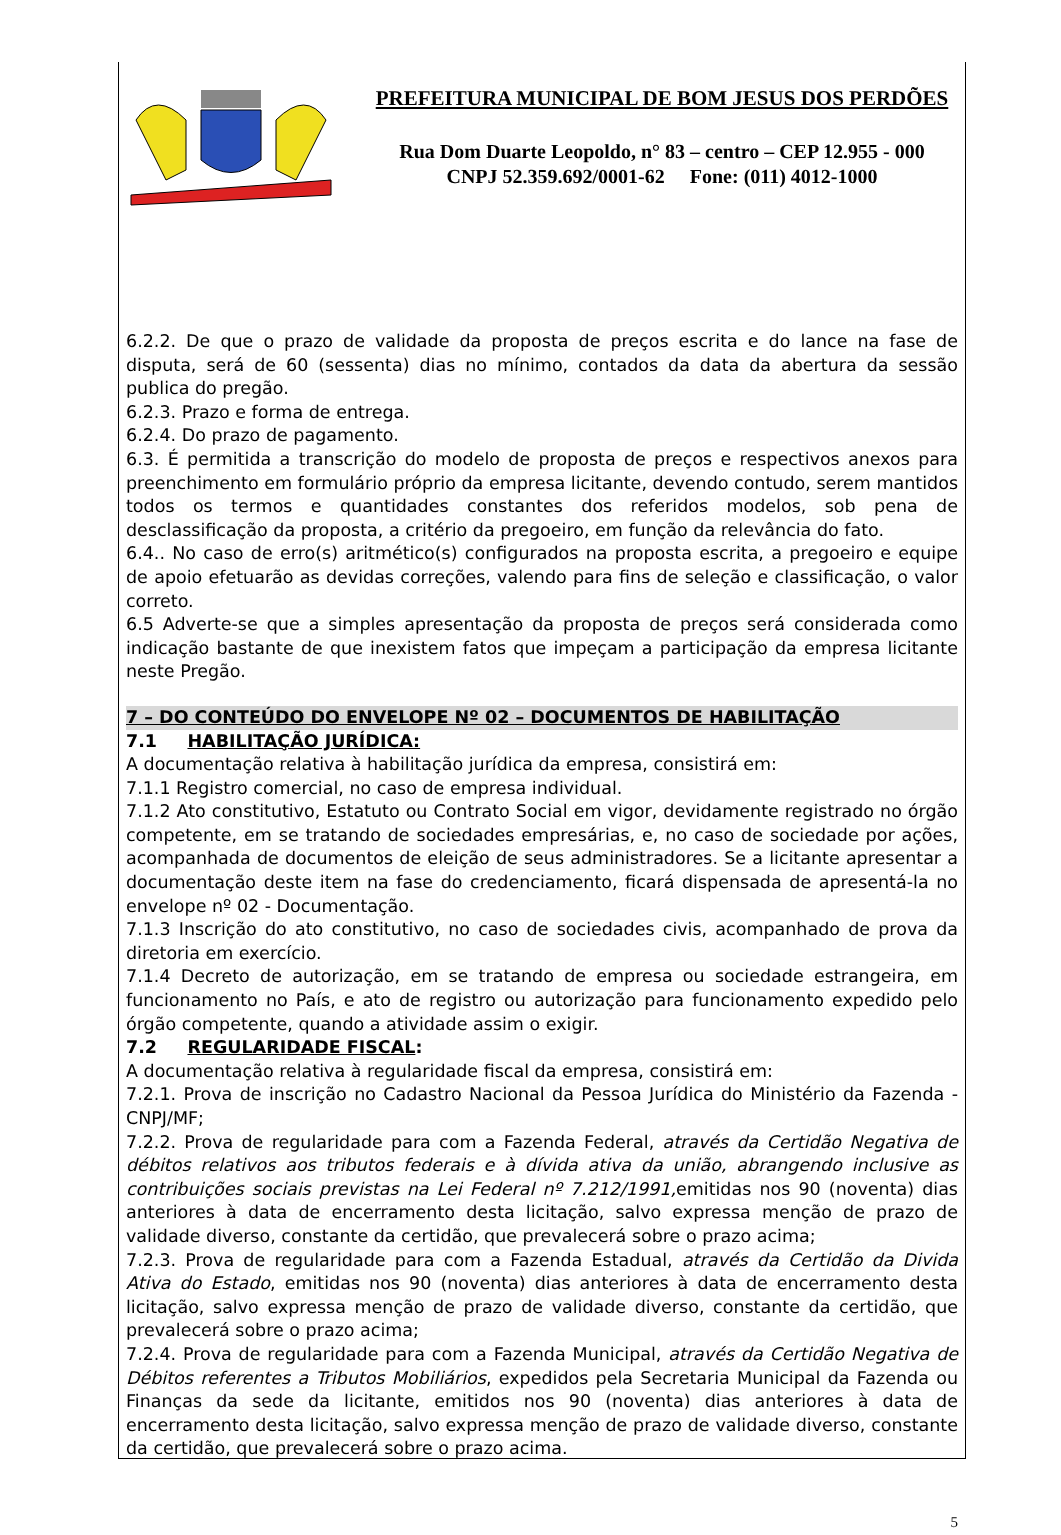PREFEITURA MUNICIPAL DE BOM JESUS DOS PERDÕES
Rua Dom Duarte Leopoldo, n° 83 – centro – CEP 12.955 - 000
CNPJ 52.359.692/0001-62 Fone: (011) 4012-1000
6.2.2. De que o prazo de validade da proposta de preços escrita e do lance na fase de disputa, será de 60 (sessenta) dias no mínimo, contados da data da abertura da sessão publica do pregão.
6.2.3. Prazo e forma de entrega.
6.2.4. Do prazo de pagamento.
6.3. É permitida a transcrição do modelo de proposta de preços e respectivos anexos para preenchimento em formulário próprio da empresa licitante, devendo contudo, serem mantidos todos os termos e quantidades constantes dos referidos modelos, sob pena de desclassificação da proposta, a critério da pregoeiro, em função da relevância do fato.
6.4.. No caso de erro(s) aritmético(s) configurados na proposta escrita, a pregoeiro e equipe de apoio efetuarão as devidas correções, valendo para fins de seleção e classificação, o valor correto.
6.5 Adverte-se que a simples apresentação da proposta de preços será considerada como indicação bastante de que inexistem fatos que impeçam a participação da empresa licitante neste Pregão.
7 – DO CONTEÚDO DO ENVELOPE Nº 02 – DOCUMENTOS DE HABILITAÇÃO
7.1 HABILITAÇÃO JURÍDICA:
A documentação relativa à habilitação jurídica da empresa, consistirá em:
7.1.1 Registro comercial, no caso de empresa individual.
7.1.2 Ato constitutivo, Estatuto ou Contrato Social em vigor, devidamente registrado no órgão competente, em se tratando de sociedades empresárias, e, no caso de sociedade por ações, acompanhada de documentos de eleição de seus administradores. Se a licitante apresentar a documentação deste item na fase do credenciamento, ficará dispensada de apresentá-la no envelope nº 02 - Documentação.
7.1.3 Inscrição do ato constitutivo, no caso de sociedades civis, acompanhado de prova da diretoria em exercício.
7.1.4 Decreto de autorização, em se tratando de empresa ou sociedade estrangeira, em funcionamento no País, e ato de registro ou autorização para funcionamento expedido pelo órgão competente, quando a atividade assim o exigir.
7.2 REGULARIDADE FISCAL:
A documentação relativa à regularidade fiscal da empresa, consistirá em:
7.2.1. Prova de inscrição no Cadastro Nacional da Pessoa Jurídica do Ministério da Fazenda - CNPJ/MF;
7.2.2. Prova de regularidade para com a Fazenda Federal, através da Certidão Negativa de débitos relativos aos tributos federais e à dívida ativa da união, abrangendo inclusive as contribuições sociais previstas na Lei Federal nº 7.212/1991, emitidas nos 90 (noventa) dias anteriores à data de encerramento desta licitação, salvo expressa menção de prazo de validade diverso, constante da certidão, que prevalecerá sobre o prazo acima;
7.2.3. Prova de regularidade para com a Fazenda Estadual, através da Certidão da Divida Ativa do Estado, emitidas nos 90 (noventa) dias anteriores à data de encerramento desta licitação, salvo expressa menção de prazo de validade diverso, constante da certidão, que prevalecerá sobre o prazo acima;
7.2.4. Prova de regularidade para com a Fazenda Municipal, através da Certidão Negativa de Débitos referentes a Tributos Mobiliários, expedidos pela Secretaria Municipal da Fazenda ou Finanças da sede da licitante, emitidos nos 90 (noventa) dias anteriores à data de encerramento desta licitação, salvo expressa menção de prazo de validade diverso, constante da certidão, que prevalecerá sobre o prazo acima.
5